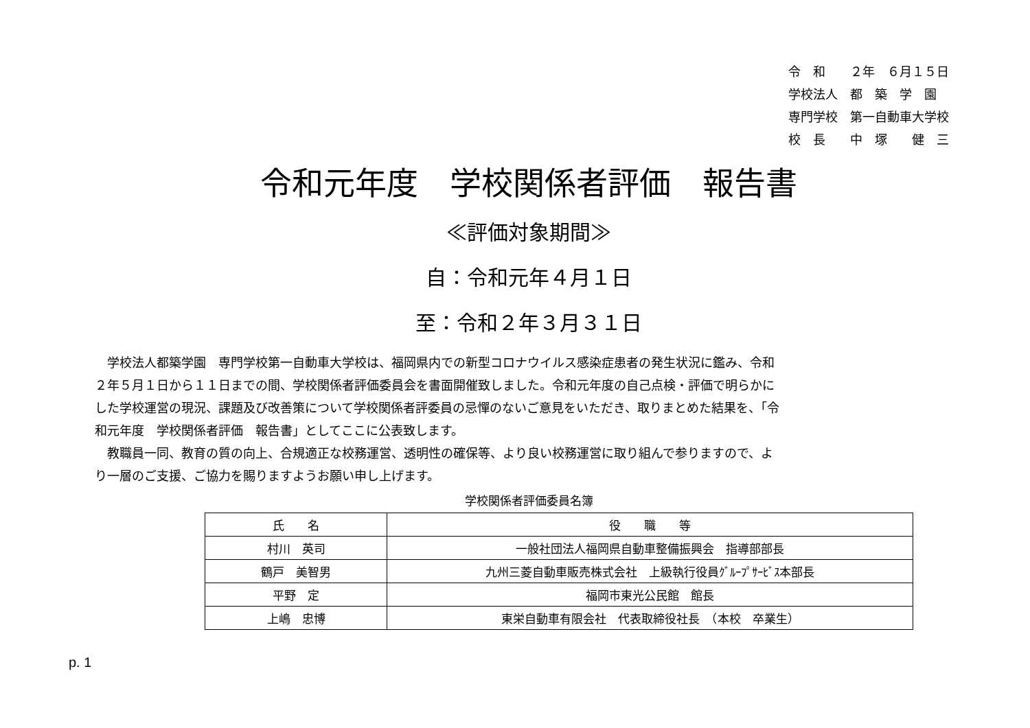令　和　　２年　６月１５日
学校法人　都　築　学　園
専門学校　第一自動車大学校
校　長　　中　塚　　健　三
令和元年度　学校関係者評価　報告書
≪評価対象期間≫
自：令和元年４月１日
至：令和２年３月３１日
学校法人都築学園　専門学校第一自動車大学校は、福岡県内での新型コロナウイルス感染症患者の発生状況に鑑み、令和２年５月１日から１１日までの間、学校関係者評価委員会を書面開催致しました。令和元年度の自己点検・評価で明らかにした学校運営の現況、課題及び改善策について学校関係者評委員の忌憚のないご意見をいただき、取りまとめた結果を、「令和元年度　学校関係者評価　報告書」としてここに公表致します。
教職員一同、教育の質の向上、合規適正な校務運営、透明性の確保等、より良い校務運営に取り組んで参りますので、より一層のご支援、ご協力を賜りますようお願い申し上げます。
学校関係者評価委員名簿
| 氏 名 | 役 職 等 |
| --- | --- |
| 村川 英司 | 一般社団法人福岡県自動車整備振興会 指導部部長 |
| 鶴戸 美智男 | 九州三菱自動車販売株式会社 上級執行役員ｸﾞﾙｰﾌﾟｻｰﾋﾞｽ本部長 |
| 平野 定 | 福岡市東光公民館 館長 |
| 上嶋 忠博 | 東栄自動車有限会社 代表取締役社長 （本校 卒業生） |
p. 1